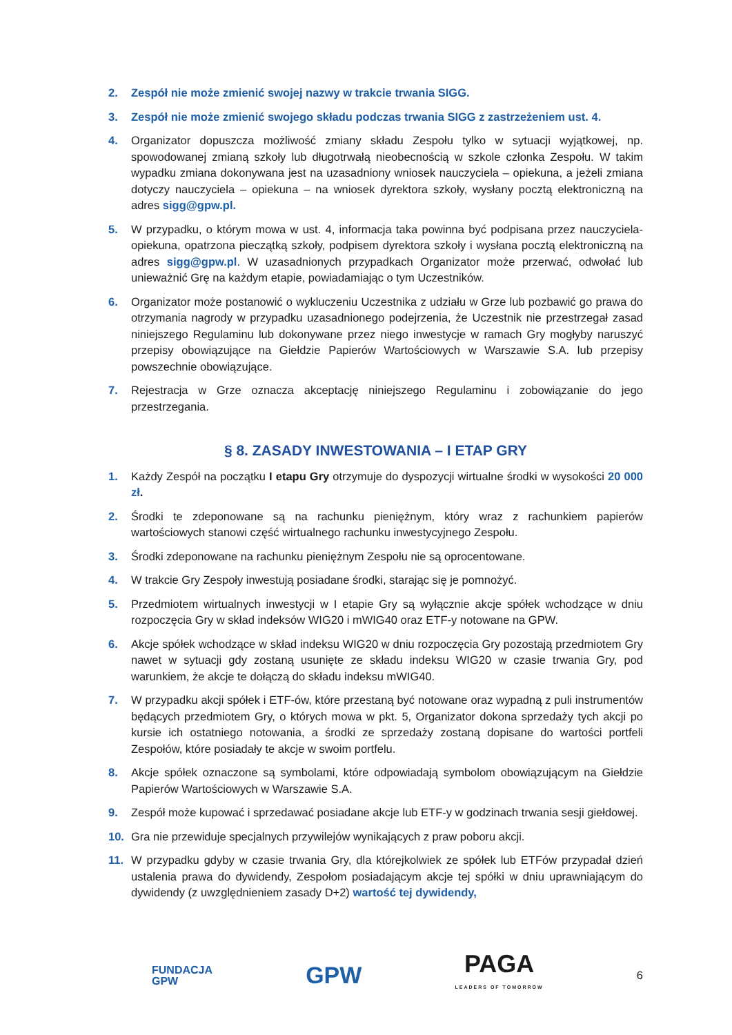2. Zespół nie może zmienić swojej nazwy w trakcie trwania SIGG.
3. Zespół nie może zmienić swojego składu podczas trwania SIGG z zastrzeżeniem ust. 4.
4. Organizator dopuszcza możliwość zmiany składu Zespołu tylko w sytuacji wyjątkowej, np. spowodowanej zmianą szkoły lub długotrwałą nieobecnością w szkole członka Zespołu. W takim wypadku zmiana dokonywana jest na uzasadniony wniosek nauczyciela – opiekuna, a jeżeli zmiana dotyczy nauczyciela – opiekuna – na wniosek dyrektora szkoły, wysłany pocztą elektroniczną na adres sigg@gpw.pl.
5. W przypadku, o którym mowa w ust. 4, informacja taka powinna być podpisana przez nauczyciela-opiekuna, opatrzona pieczątką szkoły, podpisem dyrektora szkoły i wysłana pocztą elektroniczną na adres sigg@gpw.pl. W uzasadnionych przypadkach Organizator może przerwać, odwołać lub unieważnić Grę na każdym etapie, powiadamiając o tym Uczestników.
6. Organizator może postanowić o wykluczeniu Uczestnika z udziału w Grze lub pozbawić go prawa do otrzymania nagrody w przypadku uzasadnionego podejrzenia, że Uczestnik nie przestrzegał zasad niniejszego Regulaminu lub dokonywane przez niego inwestycje w ramach Gry mogłyby naruszyć przepisy obowiązujące na Giełdzie Papierów Wartościowych w Warszawie S.A. lub przepisy powszechnie obowiązujące.
7. Rejestracja w Grze oznacza akceptację niniejszego Regulaminu i zobowiązanie do jego przestrzegania.
§ 8. ZASADY INWESTOWANIA – I ETAP GRY
1. Każdy Zespół na początku I etapu Gry otrzymuje do dyspozycji wirtualne środki w wysokości 20 000 zł.
2. Środki te zdeponowane są na rachunku pieniężnym, który wraz z rachunkiem papierów wartościowych stanowi część wirtualnego rachunku inwestycyjnego Zespołu.
3. Środki zdeponowane na rachunku pieniężnym Zespołu nie są oprocentowane.
4. W trakcie Gry Zespoły inwestują posiadane środki, starając się je pomnożyć.
5. Przedmiotem wirtualnych inwestycji w I etapie Gry są wyłącznie akcje spółek wchodzące w dniu rozpoczęcia Gry w skład indeksów WIG20 i mWIG40 oraz ETF-y notowane na GPW.
6. Akcje spółek wchodzące w skład indeksu WIG20 w dniu rozpoczęcia Gry pozostają przedmiotem Gry nawet w sytuacji gdy zostaną usunięte ze składu indeksu WIG20 w czasie trwania Gry, pod warunkiem, że akcje te dołączą do składu indeksu mWIG40.
7. W przypadku akcji spółek i ETF-ów, które przestaną być notowane oraz wypadną z puli instrumentów będących przedmiotem Gry, o których mowa w pkt. 5, Organizator dokona sprzedaży tych akcji po kursie ich ostatniego notowania, a środki ze sprzedaży zostaną dopisane do wartości portfeli Zespołów, które posiadały te akcje w swoim portfelu.
8. Akcje spółek oznaczone są symbolami, które odpowiadają symbolom obowiązującym na Giełdzie Papierów Wartościowych w Warszawie S.A.
9. Zespół może kupować i sprzedawać posiadane akcje lub ETF-y w godzinach trwania sesji giełdowej.
10. Gra nie przewiduje specjalnych przywilejów wynikających z praw poboru akcji.
11. W przypadku gdyby w czasie trwania Gry, dla którejkolwiek ze spółek lub ETFów przypadał dzień ustalenia prawa do dywidendy, Zespołom posiadającym akcje tej spółki w dniu uprawniającym do dywidendy (z uwzględnieniem zasady D+2) wartość tej dywidendy,
FUNDACJA
GPW GPW PAGA
LEADERS OF TOMORROW 6